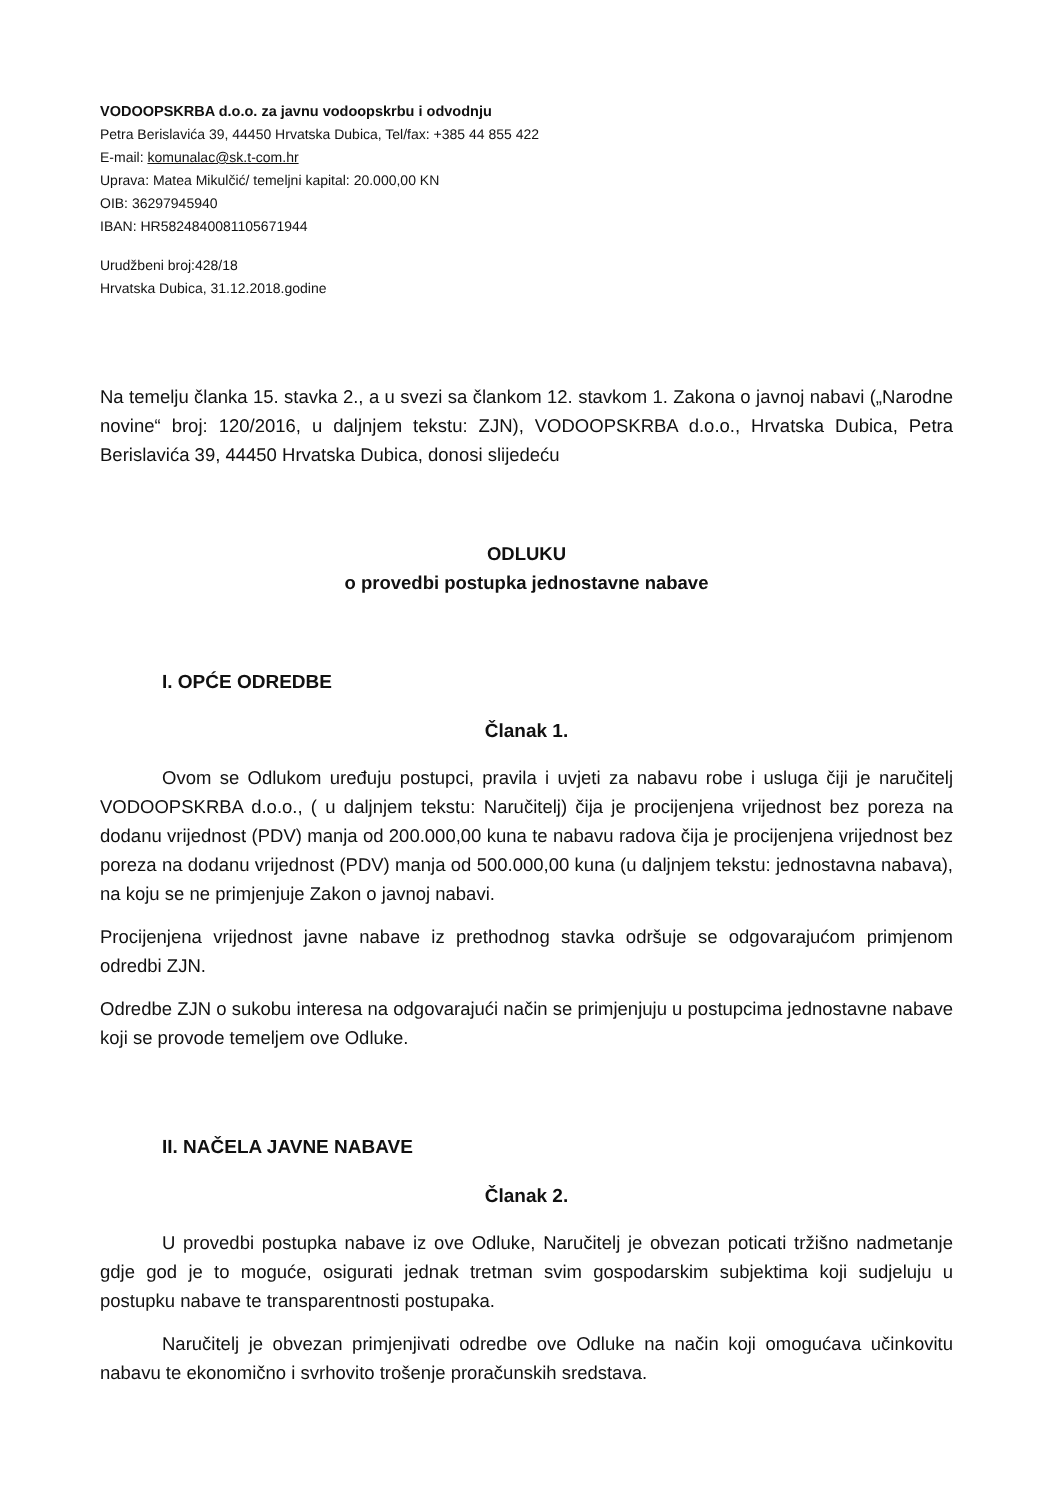VODOOPSKRBA d.o.o. za javnu vodoopskrbu i odvodnju
Petra Berislavića 39, 44450 Hrvatska Dubica, Tel/fax: +385 44 855 422
E-mail: komunalac@sk.t-com.hr
Uprava: Matea Mikulčić/ temeljni kapital: 20.000,00 KN
OIB: 36297945940
IBAN: HR5824840081105671944
Urudžbeni broj:428/18
Hrvatska Dubica, 31.12.2018.godine
Na temelju članka 15. stavka 2., a u svezi sa člankom 12. stavkom 1. Zakona o javnoj nabavi („Narodne novine“ broj: 120/2016, u daljnjem tekstu: ZJN), VODOOPSKRBA d.o.o., Hrvatska Dubica, Petra Berislavića 39, 44450 Hrvatska Dubica, donosi slijedeću
ODLUKU
o provedbi postupka jednostavne nabave
I. OPĆE ODREDBE
Članak 1.
Ovom se Odlukom uređuju postupci, pravila i uvjeti za nabavu robe i usluga čiji je naručitelj VODOOPSKRBA d.o.o., ( u daljnjem tekstu: Naručitelj) čija je procijenjena vrijednost bez poreza na dodanu vrijednost (PDV) manja od 200.000,00 kuna te nabavu radova čija je procijenjena vrijednost bez poreza na dodanu vrijednost (PDV) manja od 500.000,00 kuna (u daljnjem tekstu: jednostavna nabava), na koju se ne primjenjuje Zakon o javnoj nabavi.
Procijenjena vrijednost javne nabave iz prethodnog stavka odršuje se odgovarajućom primjenom odredbi ZJN.
Odredbe ZJN o sukobu interesa na odgovarajući način se primjenjuju u postupcima jednostavne nabave koji se provode temeljem ove Odluke.
II. NAČELA JAVNE NABAVE
Članak 2.
U provedbi postupka nabave iz ove Odluke, Naručitelj je obvezan poticati tržišno nadmetanje gdje god je to moguće, osigurati jednak tretman svim gospodarskim subjektima koji sudjeluju u postupku nabave te transparentnosti postupaka.
Naručitelj je obvezan primjenjivati odredbe ove Odluke na način koji omogućava učinkovitu nabavu te ekonomično i svrhovito trošenje proračunskih sredstava.